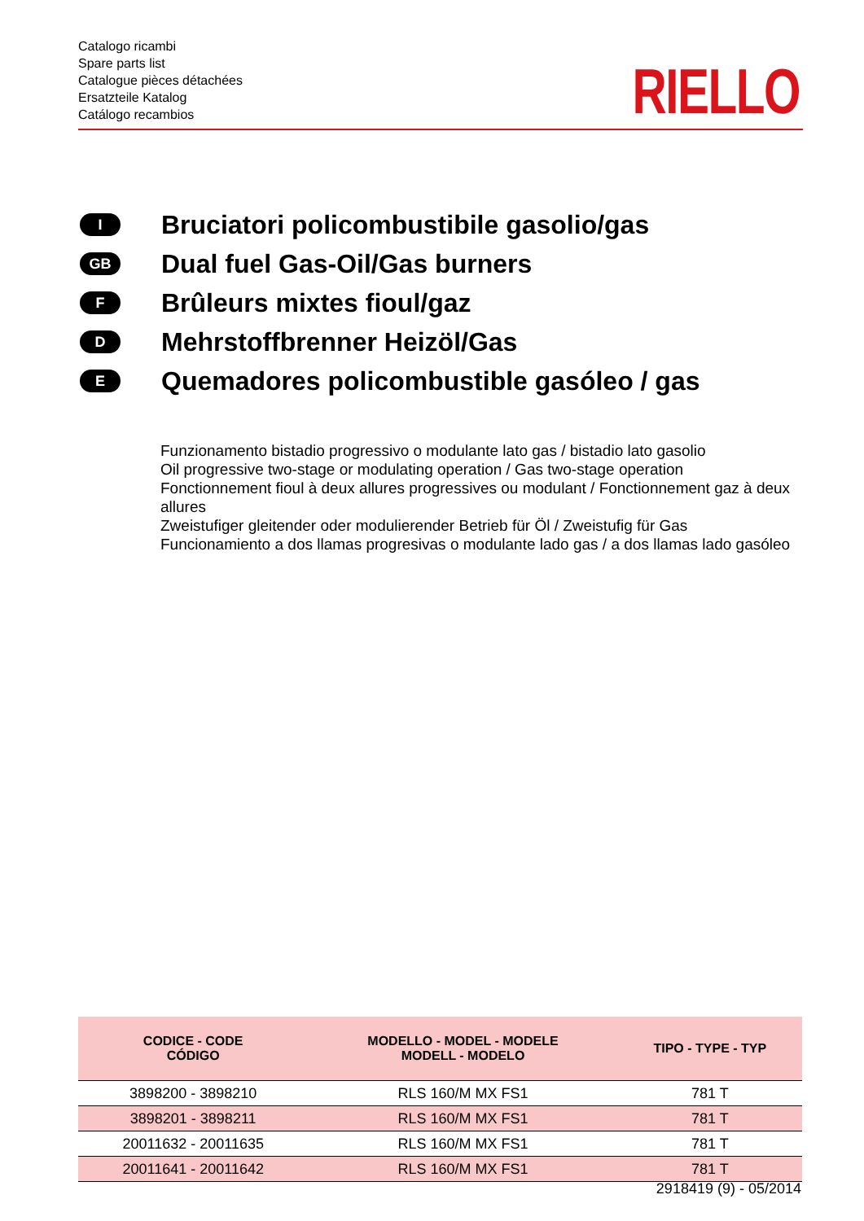Catalogo ricambi
Spare parts list
Catalogue pièces détachées
Ersatzteile Katalog
Catálogo recambios
RIELLO
I Bruciatori policombustibile gasolio/gas
GB Dual fuel Gas-Oil/Gas burners
F Brûleurs mixtes fioul/gaz
D Mehrstoffbrenner Heizöl/Gas
E Quemadores policombustible gasóleo / gas
Funzionamento bistadio progressivo o modulante lato gas / bistadio lato gasolio
Oil progressive two-stage or modulating operation / Gas two-stage operation
Fonctionnement fioul à deux allures progressives ou modulant / Fonctionnement gaz à deux allures
Zweistufiger gleitender oder modulierender Betrieb für Öl / Zweistufig für Gas
Funcionamiento a dos llamas progresivas o modulante lado gas / a dos llamas lado gasóleo
| CODICE - CODE CÓDIGO | MODELLO - MODEL - MODELE MODELL - MODELO | TIPO - TYPE - TYP |
| --- | --- | --- |
| 3898200 - 3898210 | RLS 160/M MX FS1 | 781 T |
| 3898201 - 3898211 | RLS 160/M MX FS1 | 781 T |
| 20011632 - 20011635 | RLS 160/M MX FS1 | 781 T |
| 20011641 - 20011642 | RLS 160/M MX FS1 | 781 T |
2918419 (9) - 05/2014